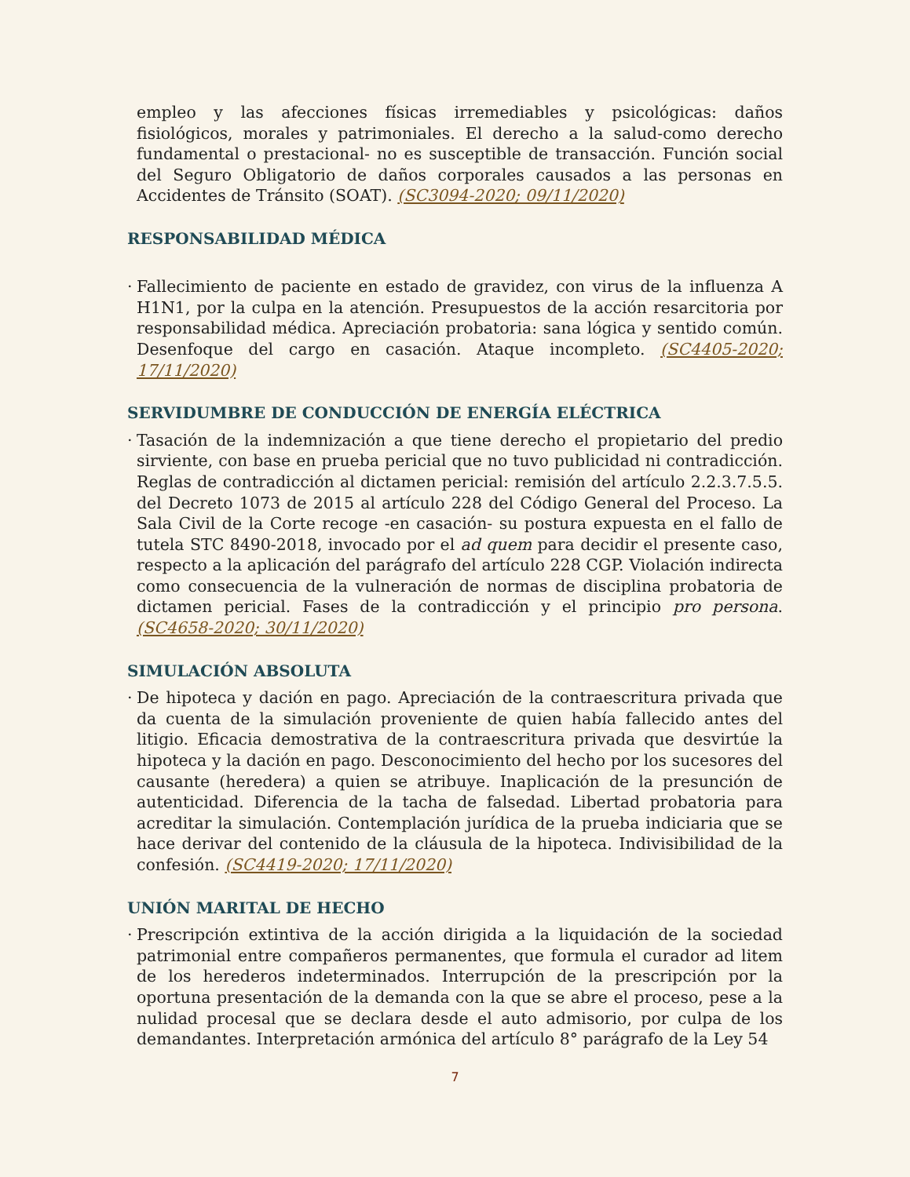empleo y las afecciones físicas irremediables y psicológicas: daños fisiológicos, morales y patrimoniales. El derecho a la salud-como derecho fundamental o prestacional- no es susceptible de transacción. Función social del Seguro Obligatorio de daños corporales causados a las personas en Accidentes de Tránsito (SOAT). (SC3094-2020; 09/11/2020)
RESPONSABILIDAD MÉDICA
·
Fallecimiento de paciente en estado de gravidez, con virus de la influenza A H1N1, por la culpa en la atención. Presupuestos de la acción resarcitoria por responsabilidad médica. Apreciación probatoria: sana lógica y sentido común. Desenfoque del cargo en casación. Ataque incompleto. (SC4405-2020; 17/11/2020)
SERVIDUMBRE DE CONDUCCIÓN DE ENERGÍA ELÉCTRICA
·
Tasación de la indemnización a que tiene derecho el propietario del predio sirviente, con base en prueba pericial que no tuvo publicidad ni contradicción. Reglas de contradicción al dictamen pericial: remisión del artículo 2.2.3.7.5.5. del Decreto 1073 de 2015 al artículo 228 del Código General del Proceso. La Sala Civil de la Corte recoge -en casación- su postura expuesta en el fallo de tutela STC 8490-2018, invocado por el ad quem para decidir el presente caso, respecto a la aplicación del parágrafo del artículo 228 CGP. Violación indirecta como consecuencia de la vulneración de normas de disciplina probatoria de dictamen pericial. Fases de la contradicción y el principio pro persona. (SC4658-2020; 30/11/2020)
SIMULACIÓN ABSOLUTA
·
De hipoteca y dación en pago. Apreciación de la contraescritura privada que da cuenta de la simulación proveniente de quien había fallecido antes del litigio. Eficacia demostrativa de la contraescritura privada que desvirtúe la hipoteca y la dación en pago. Desconocimiento del hecho por los sucesores del causante (heredera) a quien se atribuye. Inaplicación de la presunción de autenticidad. Diferencia de la tacha de falsedad. Libertad probatoria para acreditar la simulación. Contemplación jurídica de la prueba indiciaria que se hace derivar del contenido de la cláusula de la hipoteca. Indivisibilidad de la confesión. (SC4419-2020; 17/11/2020)
UNIÓN MARITAL DE HECHO
·
Prescripción extintiva de la acción dirigida a la liquidación de la sociedad patrimonial entre compañeros permanentes, que formula el curador ad litem de los herederos indeterminados. Interrupción de la prescripción por la oportuna presentación de la demanda con la que se abre el proceso, pese a la nulidad procesal que se declara desde el auto admisorio, por culpa de los demandantes. Interpretación armónica del artículo 8° parágrafo de la Ley 54
7